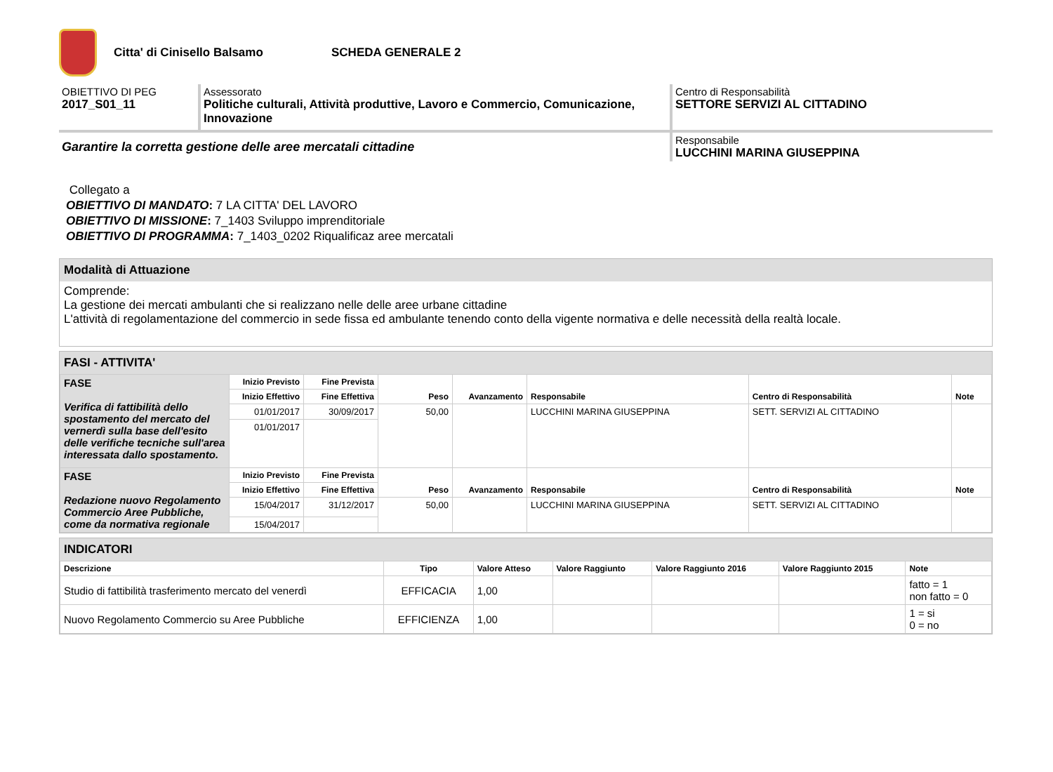Citta' di Cinisello Balsamo SCHEDA GENERALE 2
OBIETTIVO DI PEG
2017_S01_11
Assessorato
Politiche culturali, Attività produttive, Lavoro e Commercio, Comunicazione, Innovazione
Centro di Responsabilità
SETTORE SERVIZI AL CITTADINO
Garantire la corretta gestione delle aree mercatali cittadine
Responsabile
LUCCHINI MARINA GIUSEPPINA
Collegato a
OBIETTIVO DI MANDATO: 7 LA CITTA' DEL LAVORO
OBIETTIVO DI MISSIONE: 7_1403 Sviluppo imprenditoriale
OBIETTIVO DI PROGRAMMA: 7_1403_0202 Riqualificaz aree mercatali
Modalità di Attuazione
Comprende:
La gestione dei mercati ambulanti che si realizzano nelle delle aree urbane cittadine
L'attività di regolamentazione del commercio in sede fissa ed ambulante tenendo conto della vigente normativa e delle necessità della realtà locale.
FASI - ATTIVITA'
| FASE Verifica di fattibilità dello spostamento del mercato del vernerdì sulla base dell'esito delle verifiche tecniche sull'area interessata dallo spostamento. | Inizio Previsto | Fine Prevista | Peso | Avanzamento | Responsabile | Centro di Responsabilità | Note |
| | Inizio Effettivo | Fine Effettiva | | | | | |
| | 01/01/2017 | 30/09/2017 | 50,00 | | LUCCHINI MARINA GIUSEPPINA | SETT. SERVIZI AL CITTADINO | |
| | 01/01/2017 | | | | | | |
| FASE Redazione nuovo Regolamento Commercio Aree Pubbliche, come da normativa regionale | Inizio Previsto | Fine Prevista | Peso | Avanzamento | Responsabile | Centro di Responsabilità | Note |
| | Inizio Effettivo | Fine Effettiva | | | | | |
| | 15/04/2017 | 31/12/2017 | 50,00 | | LUCCHINI MARINA GIUSEPPINA | SETT. SERVIZI AL CITTADINO | |
| | 15/04/2017 | | | | | | |
INDICATORI
| Descrizione | Tipo | Valore Atteso | Valore Raggiunto | Valore Raggiunto 2016 | Valore Raggiunto 2015 | Note |
| --- | --- | --- | --- | --- | --- | --- |
| Studio di fattibilità trasferimento mercato del venerdì | EFFICACIA | 1,00 | | | | fatto = 1 non fatto = 0 |
| Nuovo Regolamento Commercio su Aree Pubbliche | EFFICIENZA | 1,00 | | | | 1 = si 0 = no |